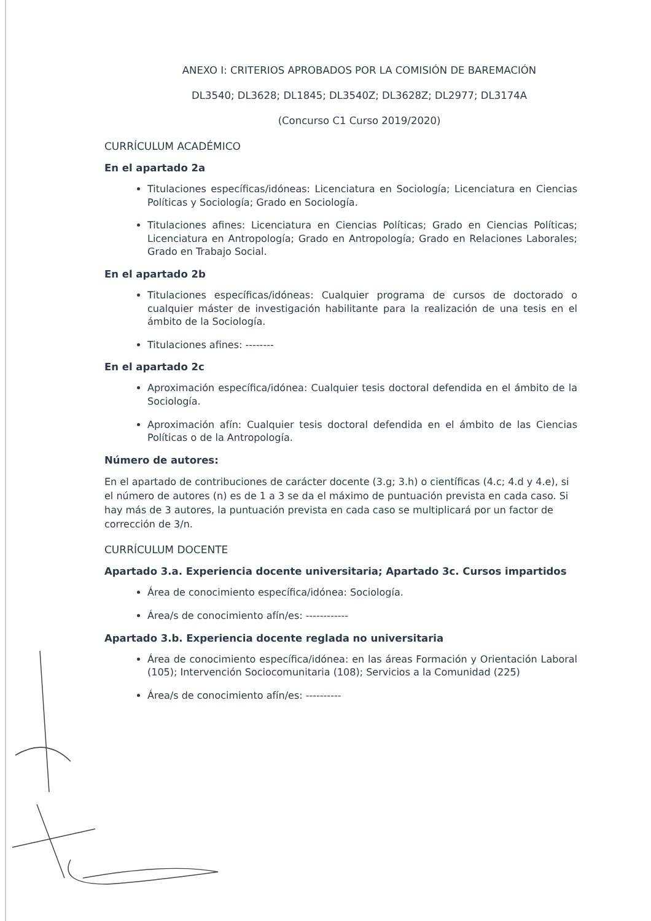ANEXO I: CRITERIOS APROBADOS POR LA COMISIÓN DE BAREMACIÓN
DL3540; DL3628; DL1845; DL3540Z; DL3628Z; DL2977; DL3174A
(Concurso C1 Curso 2019/2020)
CURRÍCULUM ACADÉMICO
En el apartado 2a
Titulaciones específicas/idóneas: Licenciatura en Sociología; Licenciatura en Ciencias Políticas y Sociología; Grado en Sociología.
Titulaciones afines: Licenciatura en Ciencias Políticas; Grado en Ciencias Políticas; Licenciatura en Antropología; Grado en Antropología; Grado en Relaciones Laborales; Grado en Trabajo Social.
En el apartado 2b
Titulaciones específicas/idóneas: Cualquier programa de cursos de doctorado o cualquier máster de investigación habilitante para la realización de una tesis en el ámbito de la Sociología.
Titulaciones afines: --------
En el apartado 2c
Aproximación específica/idónea: Cualquier tesis doctoral defendida en el ámbito de la Sociología.
Aproximación afín: Cualquier tesis doctoral defendida en el ámbito de las Ciencias Políticas o de la Antropología.
Número de autores:
En el apartado de contribuciones de carácter docente (3.g; 3.h) o científicas (4.c; 4.d y 4.e), si el número de autores (n) es de 1 a 3 se da el máximo de puntuación prevista en cada caso. Si hay más de 3 autores, la puntuación prevista en cada caso se multiplicará por un factor de corrección de 3/n.
CURRÍCULUM DOCENTE
Apartado 3.a. Experiencia docente universitaria; Apartado 3c. Cursos impartidos
Área de conocimiento específica/idónea: Sociología.
Área/s de conocimiento afín/es: ------------
Apartado 3.b. Experiencia docente reglada no universitaria
Área de conocimiento específica/idónea: en las áreas Formación y Orientación Laboral (105); Intervención Sociocomunitaria (108); Servicios a la Comunidad (225)
Área/s de conocimiento afín/es: ----------